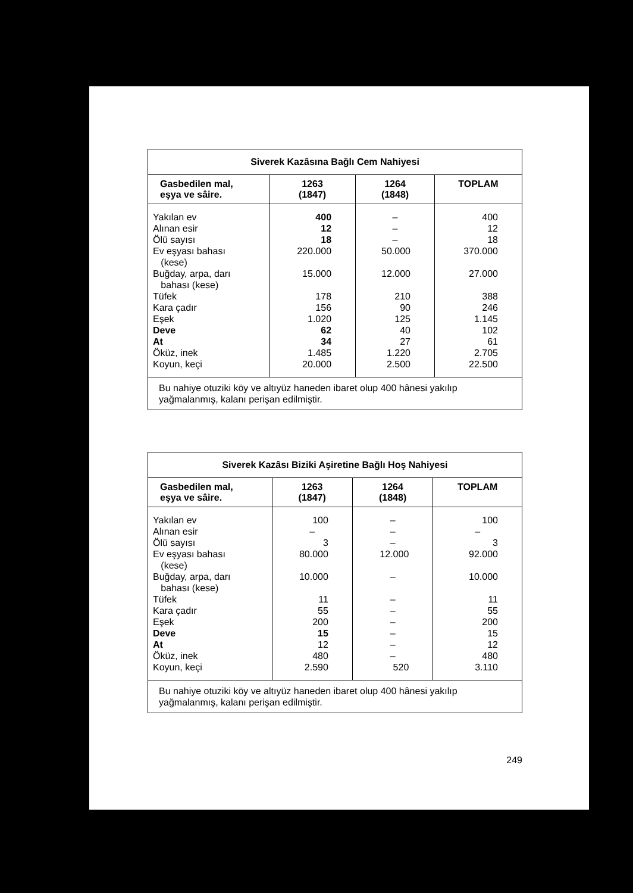| Siverek Kazâsına Bağlı Cem Nahiyesi | | | |
| --- | --- | --- | --- |
| Gasbedilen mal, eşya ve sâire. | 1263 (1847) | 1264 (1848) | TOPLAM |
| Yakılan ev | 400 | – | 400 |
| Alınan esir | 12 | – | 12 |
| Ölü sayısı | 18 | – | 18 |
| Ev eşyası bahası (kese) | 220.000 | 50.000 | 370.000 |
| Buğday, arpa, darı bahası (kese) | 15.000 | 12.000 | 27.000 |
| Tüfek | 178 | 210 | 388 |
| Kara çadır | 156 | 90 | 246 |
| Eşek | 1.020 | 125 | 1.145 |
| Deve | 62 | 40 | 102 |
| At | 34 | 27 | 61 |
| Öküz, inek | 1.485 | 1.220 | 2.705 |
| Koyun, keçi | 20.000 | 2.500 | 22.500 |
| Bu nahiye otuziki köy ve altıyüz haneden ibaret olup 400 hânesi yakılıp yağmalanmış, kalanı perişan edilmiştir. | | | |
| Siverek Kazâsı Biziki Aşiretine Bağlı Hoş Nahiyesi | | | |
| --- | --- | --- | --- |
| Gasbedilen mal, eşya ve sâire. | 1263 (1847) | 1264 (1848) | TOPLAM |
| Yakılan ev | 100 | – | 100 |
| Alınan esir | – | – | – |
| Ölü sayısı | 3 | – | 3 |
| Ev eşyası bahası (kese) | 80.000 | 12.000 | 92.000 |
| Buğday, arpa, darı bahası (kese) | 10.000 | – | 10.000 |
| Tüfek | 11 | – | 11 |
| Kara çadır | 55 | – | 55 |
| Eşek | 200 | – | 200 |
| Deve | 15 | – | 15 |
| At | 12 | – | 12 |
| Öküz, inek | 480 | – | 480 |
| Koyun, keçi | 2.590 | 520 | 3.110 |
| Bu nahiye otuziki köy ve altıyüz haneden ibaret olup 400 hânesi yakılıp yağmalanmış, kalanı perişan edilmiştir. | | | |
249